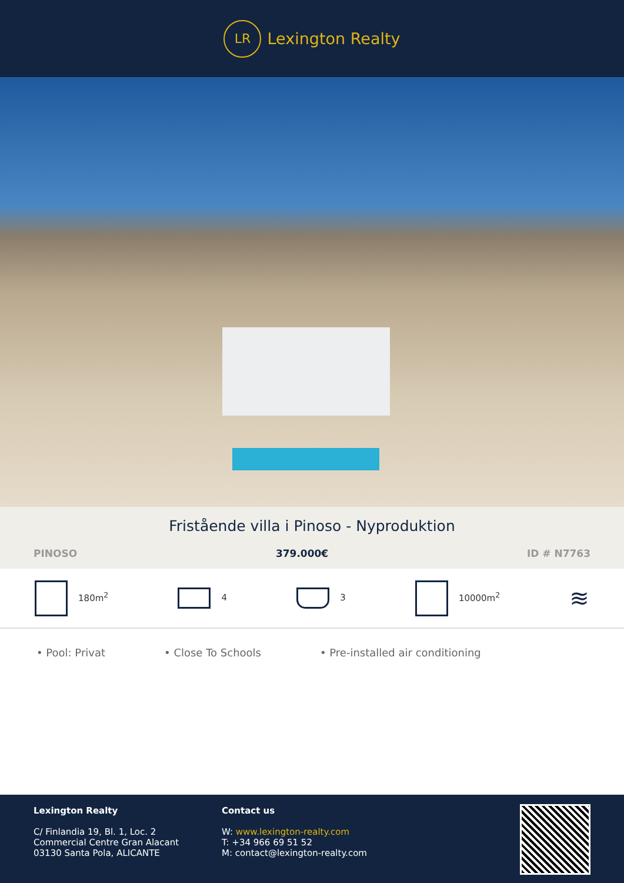LR
Lexington Realty
Fristående villa i Pinoso - Nyproduktion
PINOSO 379.000€ ID # N7763
180m<sup>2</sup> 4 3 10000m<sup>2</sup> ≋
• Pool: Privat • Close To Schools • Pre-installed air conditioning
Lexington Realty
C/ Finlandia 19, Bl. 1, Loc. 2
Commercial Centre Gran Alacant
03130 Santa Pola, ALICANTE
Contact us
W: www.lexington-realty.com
T: +34 966 69 51 52
M: contact@lexington-realty.com